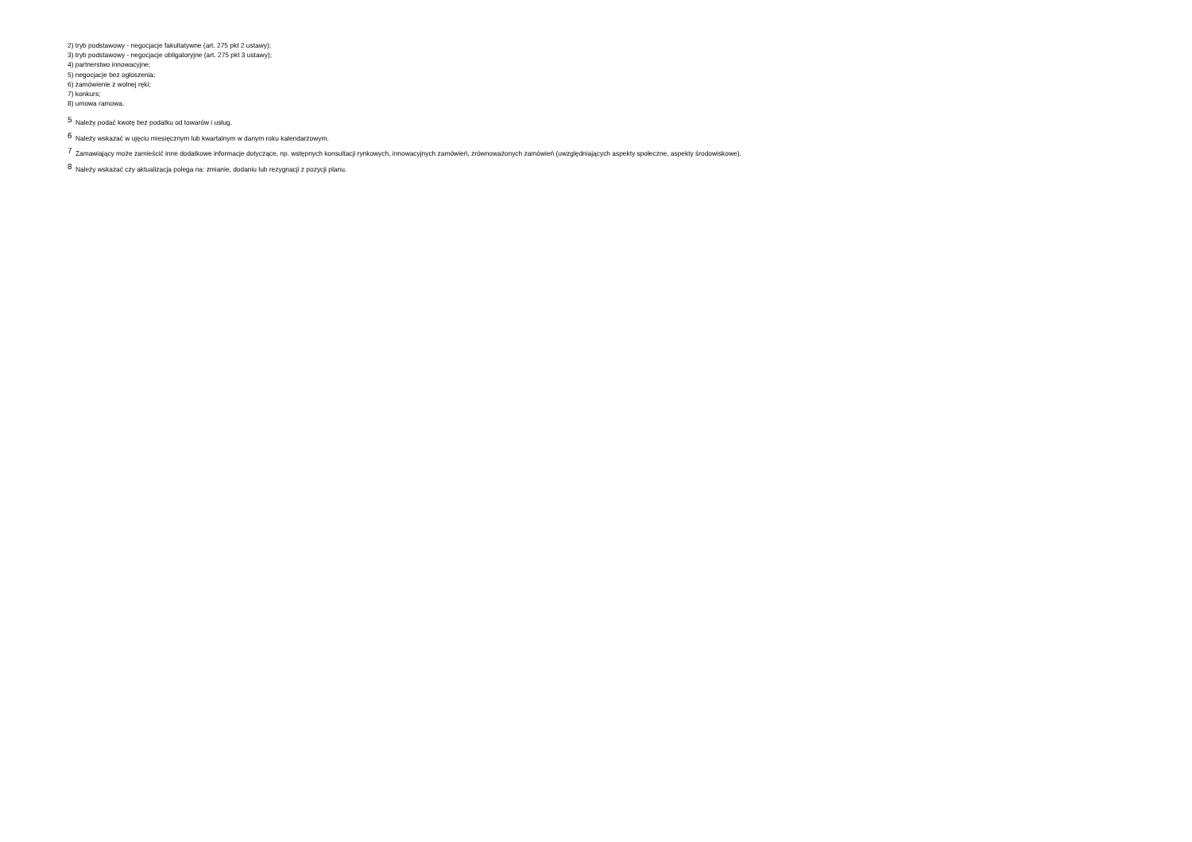2) tryb podstawowy - negocjacje fakultatywne (art. 275 pkt 2 ustawy);
3) tryb podstawowy - negocjacje obligatoryjne (art. 275 pkt 3 ustawy);
4) partnerstwo innowacyjne;
5) negocjacje bez ogłoszenia;
6) zamówienie z wolnej ręki;
7) konkurs;
8) umowa ramowa.
<sup>5</sup> Należy podać kwotę bez podatku od towarów i usług.
<sup>6</sup> Należy wskazać w ujęciu miesięcznym lub kwartalnym w danym roku kalendarzowym.
<sup>7</sup> Zamawiający może zamieścić inne dodatkowe informacje dotyczące, np. wstępnych konsultacji rynkowych, innowacyjnych zamówień, zrównoważonych zamówień (uwzględniających aspekty społeczne, aspekty środowiskowe).
<sup>8</sup> Należy wskazać czy aktualizacja polega na: zmianie, dodaniu lub rezygnacji z pozycji planu.